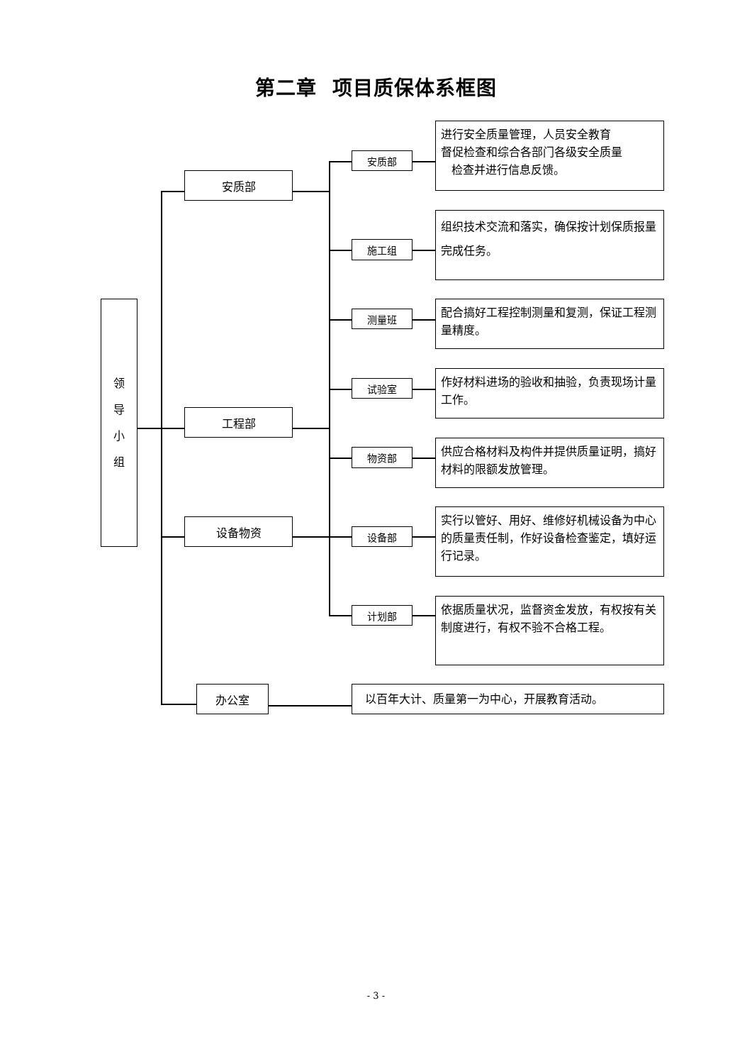第二章 项目质保体系框图
领
导
小
组
安质部
工程部
设备物资
办公室
安质部
进行安全质量管理，人员安全教育
督促检查和综合各部门各级安全质量
检查并进行信息反馈。
施工组
组织技术交流和落实，确保按计划保质报量完成任务。
测量班
配合搞好工程控制测量和复测，保证工程测量精度。
试验室
作好材料进场的验收和抽验，负责现场计量工作。
物资部
供应合格材料及构件并提供质量证明，搞好材料的限额发放管理。
设备部
实行以管好、用好、维修好机械设备为中心的质量责任制，作好设备检查鉴定，填好运行记录。
计划部
依据质量状况，监督资金发放，有权按有关制度进行，有权不验不合格工程。
以百年大计、质量第一为中心，开展教育活动。
- 3 -